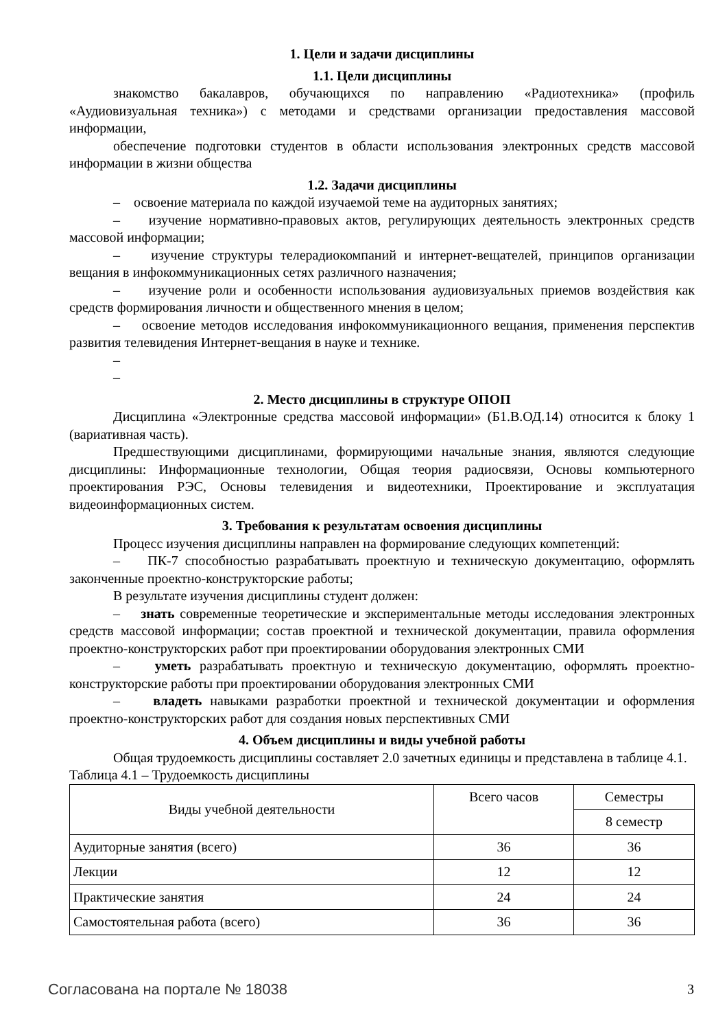1. Цели и задачи дисциплины
1.1. Цели дисциплины
знакомство бакалавров, обучающихся по направлению «Радиотехника» (профиль «Аудиовизуальная техника») с методами и средствами организации предоставления массовой информации,
обеспечение подготовки студентов в области использования электронных средств массовой информации в жизни общества
1.2. Задачи дисциплины
– освоение материала по каждой изучаемой теме на аудиторных занятиях;
– изучение нормативно-правовых актов, регулирующих деятельность электронных средств массовой информации;
– изучение структуры телерадиокомпаний и интернет-вещателей, принципов организации вещания в инфокоммуникационных сетях различного назначения;
– изучение роли и особенности использования аудиовизуальных приемов воздействия как средств формирования личности и общественного мнения в целом;
– освоение методов исследования инфокоммуникационного вещания, применения перспектив развития телевидения Интернет-вещания в науке и технике.
–
–
2. Место дисциплины в структуре ОПОП
Дисциплина «Электронные средства массовой информации» (Б1.В.ОД.14) относится к блоку 1 (вариативная часть).
Предшествующими дисциплинами, формирующими начальные знания, являются следующие дисциплины: Информационные технологии, Общая теория радиосвязи, Основы компьютерного проектирования РЭС, Основы телевидения и видеотехники, Проектирование и эксплуатация видеоинформационных систем.
3. Требования к результатам освоения дисциплины
Процесс изучения дисциплины направлен на формирование следующих компетенций:
– ПК-7 способностью разрабатывать проектную и техническую документацию, оформлять законченные проектно-конструкторские работы;
В результате изучения дисциплины студент должен:
– знать современные теоретические и экспериментальные методы исследования электронных средств массовой информации; состав проектной и технической документации, правила оформления проектно-конструкторских работ при проектировании оборудования электронных СМИ
– уметь разрабатывать проектную и техническую документацию, оформлять проектно-конструкторские работы при проектировании оборудования электронных СМИ
– владеть навыками разработки проектной и технической документации и оформления проектно-конструкторских работ для создания новых перспективных СМИ
4. Объем дисциплины и виды учебной работы
Общая трудоемкость дисциплины составляет 2.0 зачетных единицы и представлена в таблице 4.1.
Таблица 4.1 – Трудоемкость дисциплины
| Виды учебной деятельности | Всего часов | Семестры |
| --- | --- | --- |
| | | 8 семестр |
| Аудиторные занятия (всего) | 36 | 36 |
| Лекции | 12 | 12 |
| Практические занятия | 24 | 24 |
| Самостоятельная работа (всего) | 36 | 36 |
Согласована на портале № 18038 3